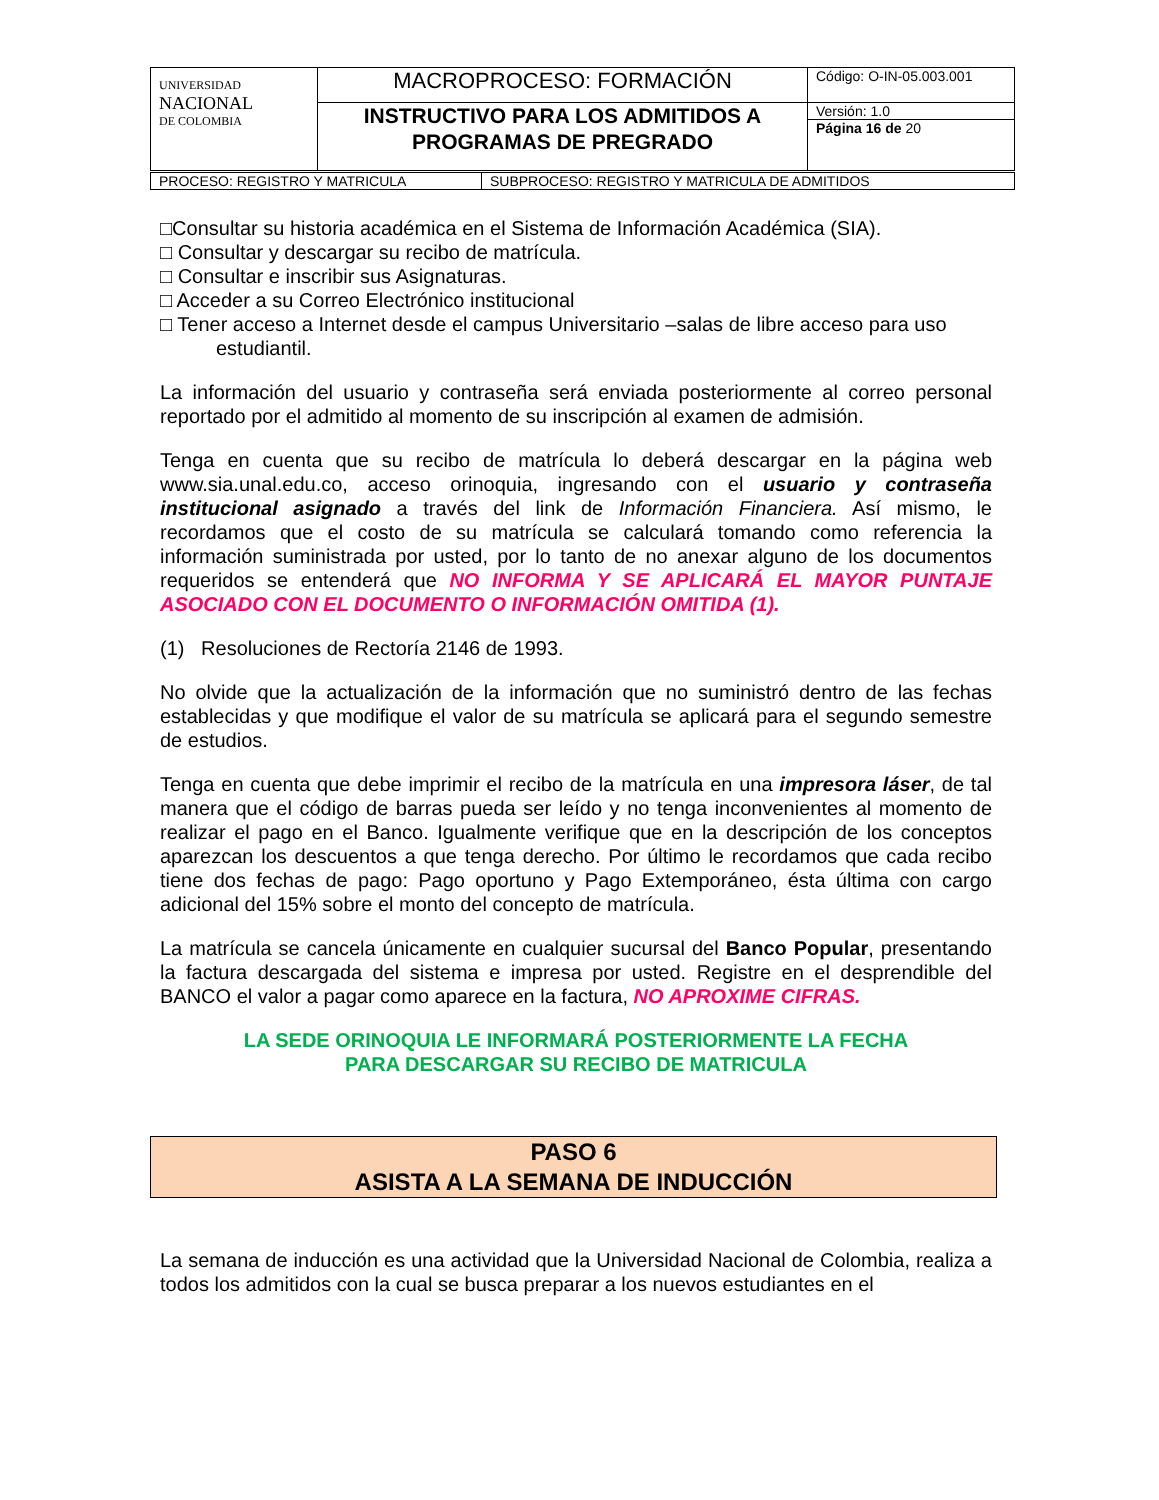| UNIVERSIDAD NACIONAL DE COLOMBIA | MACROPROCESO: FORMACIÓN | Código: O-IN-05.003.001 |
| | INSTRUCTIVO PARA LOS ADMITIDOS A PROGRAMAS DE PREGRADO | Versión: 1.0 |
| | | Página 16 de 20 |
| PROCESO: REGISTRO Y MATRICULA | SUBPROCESO: REGISTRO Y MATRICULA DE ADMITIDOS |
□Consultar su historia académica en el Sistema de Información Académica (SIA).
□ Consultar y descargar su recibo de matrícula.
□ Consultar e inscribir sus Asignaturas.
□ Acceder a su Correo Electrónico institucional
□ Tener acceso a Internet desde el campus Universitario –salas de libre acceso para uso
estudiantil.
La información del usuario y contraseña será enviada posteriormente al correo personal reportado por el admitido al momento de su inscripción al examen de admisión.
Tenga en cuenta que su recibo de matrícula lo deberá descargar en la página web www.sia.unal.edu.co, acceso orinoquia, ingresando con el usuario y contraseña institucional asignado a través del link de Información Financiera. Así mismo, le recordamos que el costo de su matrícula se calculará tomando como referencia la información suministrada por usted, por lo tanto de no anexar alguno de los documentos requeridos se entenderá que NO INFORMA Y SE APLICARÁ EL MAYOR PUNTAJE ASOCIADO CON EL DOCUMENTO O INFORMACIÓN OMITIDA (1).
(1) Resoluciones de Rectoría 2146 de 1993.
No olvide que la actualización de la información que no suministró dentro de las fechas establecidas y que modifique el valor de su matrícula se aplicará para el segundo semestre de estudios.
Tenga en cuenta que debe imprimir el recibo de la matrícula en una impresora láser, de tal manera que el código de barras pueda ser leído y no tenga inconvenientes al momento de realizar el pago en el Banco. Igualmente verifique que en la descripción de los conceptos aparezcan los descuentos a que tenga derecho. Por último le recordamos que cada recibo tiene dos fechas de pago: Pago oportuno y Pago Extemporáneo, ésta última con cargo adicional del 15% sobre el monto del concepto de matrícula.
La matrícula se cancela únicamente en cualquier sucursal del Banco Popular, presentando la factura descargada del sistema e impresa por usted. Registre en el desprendible del BANCO el valor a pagar como aparece en la factura, NO APROXIME CIFRAS.
LA SEDE ORINOQUIA LE INFORMARÁ POSTERIORMENTE LA FECHA
PARA DESCARGAR SU RECIBO DE MATRICULA
PASO 6
ASISTA A LA SEMANA DE INDUCCIÓN
La semana de inducción es una actividad que la Universidad Nacional de Colombia, realiza a todos los admitidos con la cual se busca preparar a los nuevos estudiantes en el